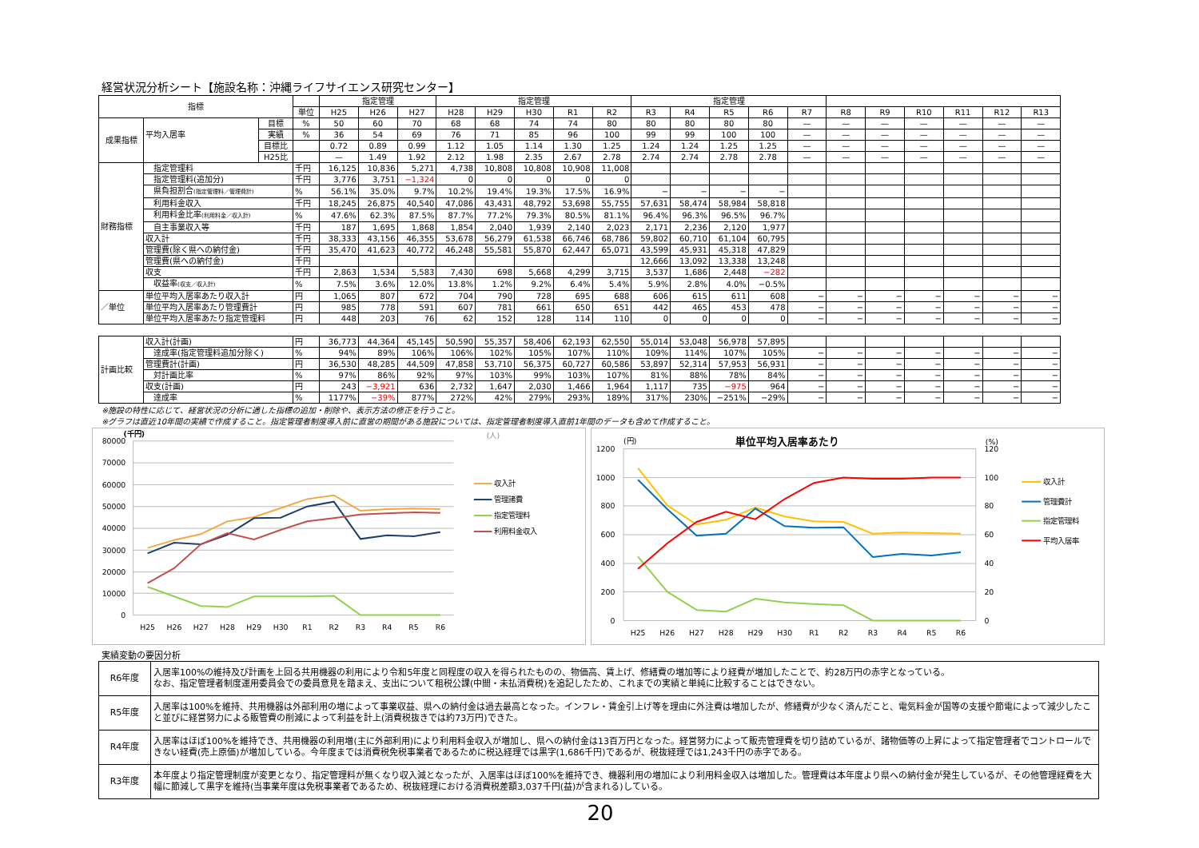経営状況分析シート【施設名称：沖縄ライフサイエンス研究センター】
| 指標 | | | | 指定管理 | | | 指定管理 | | | | | 指定管理 | | | | | | | | | | |
| --- | --- | --- | --- | --- | --- | --- | --- | --- | --- | --- | --- | --- | --- | --- | --- | --- | --- | --- | --- | --- | --- | --- |
| | | | 単位 | H25 | H26 | H27 | H28 | H29 | H30 | R1 | R2 | R3 | R4 | R5 | R6 | R7 | R8 | R9 | R10 | R11 | R12 | R13 |
| 成果指標 | 平均入居率 | 目標 | % | 50 | 60 | 70 | 68 | 68 | 74 | 74 | 80 | 80 | 80 | 80 | 80 | — | — | — | — | — | — | — |
| | | 実績 | % | 36 | 54 | 69 | 76 | 71 | 85 | 96 | 100 | 99 | 99 | 100 | 100 | — | — | — | — | — | — | — |
| | | 目標比 | | 0.72 | 0.89 | 0.99 | 1.12 | 1.05 | 1.14 | 1.30 | 1.25 | 1.24 | 1.24 | 1.25 | 1.25 | — | — | — | — | — | — | — |
| | | H25比 | | — | 1.49 | 1.92 | 2.12 | 1.98 | 2.35 | 2.67 | 2.78 | 2.74 | 2.74 | 2.78 | 2.78 | — | — | — | — | — | — | — |
| 財務指標 | 指定管理料 | | 千円 | 16,125 | 10,836 | 5,271 | 4,738 | 10,808 | 10,808 | 10,908 | 11,008 | | | | | | | | | | | |
| | 指定管理料(追加分) | | 千円 | 3,776 | 3,751 | −1,324 | 0 | 0 | 0 | 0 | 0 | | | | | | | | | | | |
| | 県負担割合 (指定管理料／管理費計) | | % | 56.1% | 35.0% | 9.7% | 10.2% | 19.4% | 19.3% | 17.5% | 16.9% | − | − | − | − | | | | | | | |
| | 利用料金収入 | | 千円 | 18,245 | 26,875 | 40,540 | 47,086 | 43,431 | 48,792 | 53,698 | 55,755 | 57,631 | 58,474 | 58,984 | 58,818 | | | | | | | |
| | 利用料金比率 (利用料金／収入計) | | % | 47.6% | 62.3% | 87.5% | 87.7% | 77.2% | 79.3% | 80.5% | 81.1% | 96.4% | 96.3% | 96.5% | 96.7% | | | | | | | |
| | 自主事業収入等 | | 千円 | 187 | 1,695 | 1,868 | 1,854 | 2,040 | 1,939 | 2,140 | 2,023 | 2,171 | 2,236 | 2,120 | 1,977 | | | | | | | |
| | 収入計 | | 千円 | 38,333 | 43,156 | 46,355 | 53,678 | 56,279 | 61,538 | 66,746 | 68,786 | 59,802 | 60,710 | 61,104 | 60,795 | | | | | | | |
| | 管理費(除く県への納付金) | | 千円 | 35,470 | 41,623 | 40,772 | 46,248 | 55,581 | 55,870 | 62,447 | 65,071 | 43,599 | 45,931 | 45,318 | 47,829 | | | | | | | |
| | 管理費(県への納付金) | | 千円 | | | | | | | | | 12,666 | 13,092 | 13,338 | 13,248 | | | | | | | |
| | 収支 | | 千円 | 2,863 | 1,534 | 5,583 | 7,430 | 698 | 5,668 | 4,299 | 3,715 | 3,537 | 1,686 | 2,448 | −282 | | | | | | | |
| | 収益率 (収支／収入計) | | % | 7.5% | 3.6% | 12.0% | 13.8% | 1.2% | 9.2% | 6.4% | 5.4% | 5.9% | 2.8% | 4.0% | −0.5% | | | | | | | |
| ／単位 | 単位平均入居率あたり収入計 | | 円 | 1,065 | 807 | 672 | 704 | 790 | 728 | 695 | 688 | 606 | 615 | 611 | 608 | − | − | − | − | − | − | − |
| | 単位平均入居率あたり管理費計 | | 円 | 985 | 778 | 591 | 607 | 781 | 661 | 650 | 651 | 442 | 465 | 453 | 478 | − | − | − | − | − | − | − |
| | 単位平均入居率あたり指定管理料 | | 円 | 448 | 203 | 76 | 62 | 152 | 128 | 114 | 110 | 0 | 0 | 0 | 0 | − | − | − | − | − | − | − |
| 計画比較 | 収入計(計画) | 円 | 36,773 | 44,364 | 45,145 | 50,590 | 55,357 | 58,406 | 62,193 | 62,550 | 55,014 | 53,048 | 56,978 | 57,895 | | | | | | | |
| | 達成率(指定管理料追加分除く) | % | 94% | 89% | 106% | 106% | 102% | 105% | 107% | 110% | 109% | 114% | 107% | 105% | − | − | − | − | − | − | − |
| | 管理費計(計画) | 円 | 36,530 | 48,285 | 44,509 | 47,858 | 53,710 | 56,375 | 60,727 | 60,586 | 53,897 | 52,314 | 57,953 | 56,931 | − | − | − | − | − | − | − |
| | 対計画比率 | % | 97% | 86% | 92% | 97% | 103% | 99% | 103% | 107% | 81% | 88% | 78% | 84% | − | − | − | − | − | − | − |
| | 収支(計画) | 円 | 243 | −3,921 | 636 | 2,732 | 1,647 | 2,030 | 1,466 | 1,964 | 1,117 | 735 | −975 | 964 | − | − | − | − | − | − | − |
| | 達成率 | % | 1177% | −39% | 877% | 272% | 42% | 279% | 293% | 189% | 317% | 230% | −251% | −29% | − | − | − | − | − | − | − |
※施設の特性に応じて、経営状況の分析に適した指標の追加・削除や、表示方法の修正を行うこと。
※グラフは直近10年間の実績で作成すること。指定管理者制度導入前に直営の期間がある施設については、指定管理者制度導入直前1年間のデータも含めて作成すること。
(千円)
(人)
80000
70000
60000
50000
40000
30000
20000
10000
0
H25
H26
H27
H28
H29
H30
R1
R2
R3
R4
R5
R6
収入計
管理諸費
指定管理料
利用料金収入
(円)
単位平均入居率あたり
(%)
1200
1000
800
600
400
200
0
120
100
80
60
40
20
0
H25
H26
H27
H28
H29
H30
R1
R2
R3
R4
R5
R6
収入計
管理費計
指定管理料
平均入居率
実績変動の要因分析
| R6年度 | 入居率100%の維持及び計画を上回る共用機器の利用により令和5年度と同程度の収入を得られたものの、物価高、賃上げ、修繕費の増加等により経費が増加したことで、約28万円の赤字となっている。 なお、指定管理者制度運用委員会での委員意見を踏まえ、支出について租税公課(中間・未払消費税)を追記したため、これまでの実績と単純に比較することはできない。 |
| R5年度 | 入居率は100%を維持、共用機器は外部利用の増によって事業収益、県への納付金は過去最高となった。インフレ・賃金引上げ等を理由に外注費は増加したが、修繕費が少なく済んだこと、電気料金が国等の支援や節電によって減少したこと並びに経営努力による販管費の削減によって利益を計上(消費税抜きでは約73万円)できた。 |
| R4年度 | 入居率はほぼ100%を維持でき、共用機器の利用増(主に外部利用)により利用料金収入が増加し、県への納付金は13百万円となった。経営努力によって販売管理費を切り詰めているが、諸物価等の上昇によって指定管理者でコントロールできない経費(売上原価)が増加している。今年度までは消費税免税事業者であるために税込経理では黒字(1,686千円)であるが、税抜経理では1,243千円の赤字である。 |
| R3年度 | 本年度より指定管理制度が変更となり、指定管理料が無くなり収入減となったが、入居率はほぼ100%を維持でき、機器利用の増加により利用料金収入は増加した。管理費は本年度より県への納付金が発生しているが、その他管理経費を大幅に節減して黒字を維持(当事業年度は免税事業者であるため、税抜経理における消費税差額3,037千円(益)が含まれる)している。 |
20